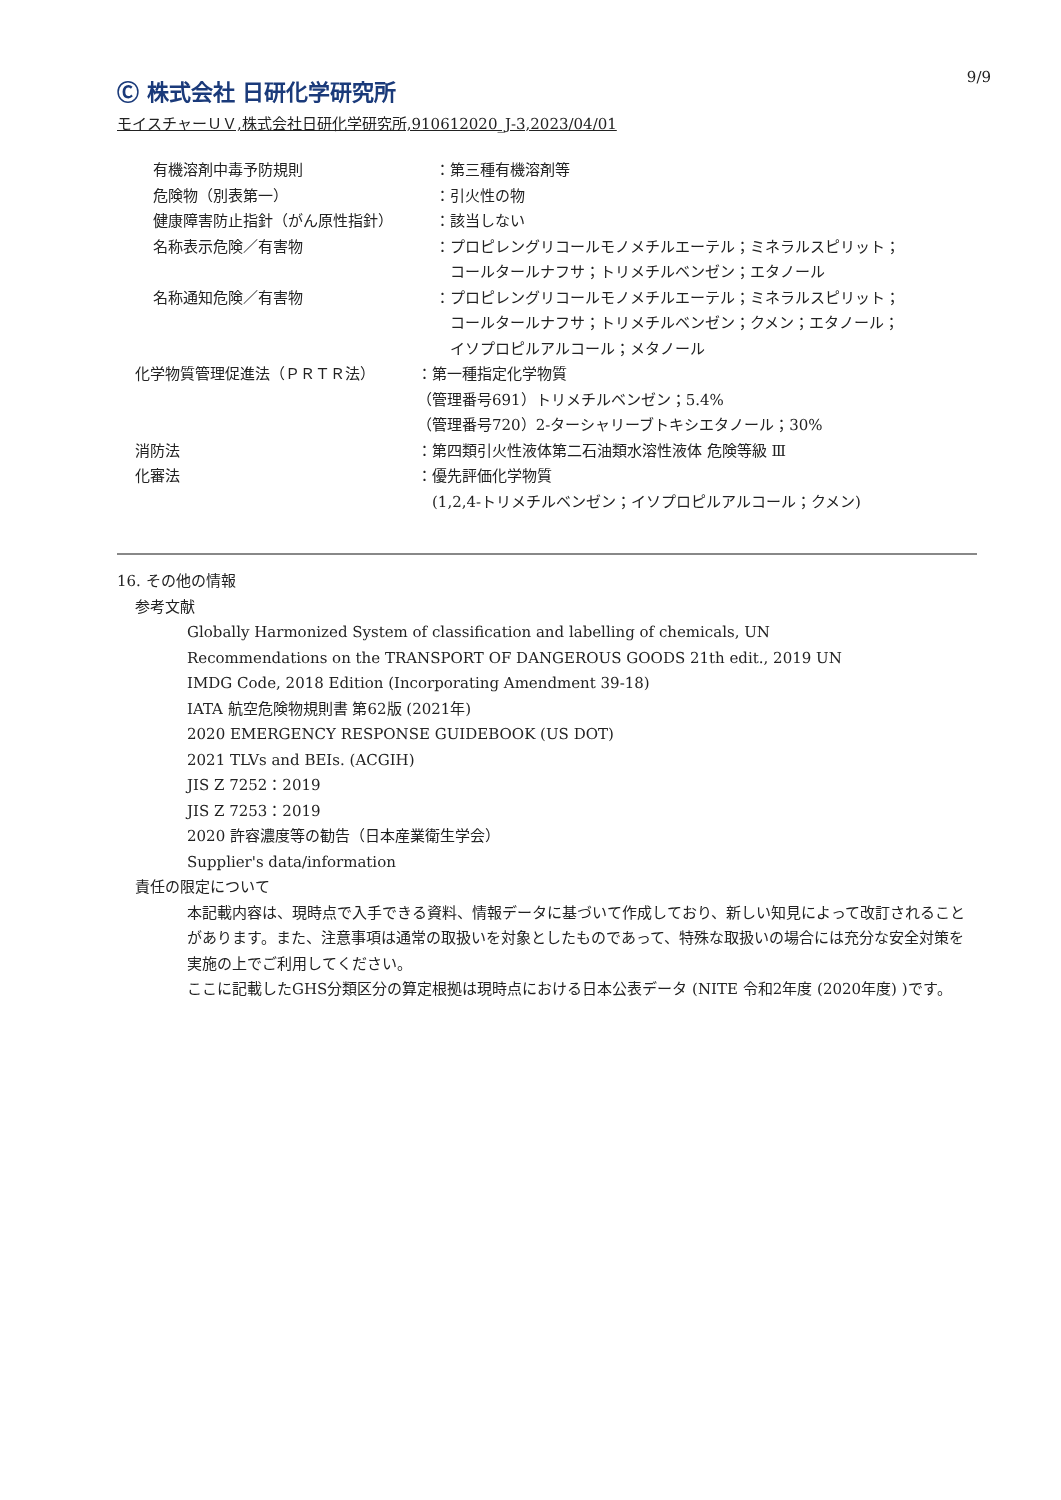Ⓒ 株式会社 日研化学研究所 9/9
モイスチャーＵＶ,株式会社日研化学研究所,910612020_J-3,2023/04/01
有機溶剤中毒予防規則 ：第三種有機溶剤等
危険物（別表第一） ：引火性の物
健康障害防止指針（がん原性指針） ：該当しない
名称表示危険／有害物 ：プロピレングリコールモノメチルエーテル；ミネラルスピリット；
　コールタールナフサ；トリメチルベンゼン；エタノール
名称通知危険／有害物 ：プロピレングリコールモノメチルエーテル；ミネラルスピリット；
　コールタールナフサ；トリメチルベンゼン；クメン；エタノール；
　イソプロピルアルコール；メタノール
化学物質管理促進法（ＰＲＴＲ法） ：第一種指定化学物質
（管理番号691）トリメチルベンゼン；5.4%
（管理番号720）2-ターシャリーブトキシエタノール；30%
消防法 ：第四類引火性液体第二石油類水溶性液体 危険等級 Ⅲ
化審法 ：優先評価化学物質
　(1,2,4-トリメチルベンゼン；イソプロピルアルコール；クメン)
16. その他の情報
参考文献
Globally Harmonized System of classification and labelling of chemicals, UN
Recommendations on the TRANSPORT OF DANGEROUS GOODS 21th edit., 2019 UN
IMDG Code, 2018 Edition (Incorporating Amendment 39-18)
IATA 航空危険物規則書 第62版 (2021年)
2020 EMERGENCY RESPONSE GUIDEBOOK (US DOT)
2021 TLVs and BEIs. (ACGIH)
JIS Z 7252：2019
JIS Z 7253：2019
2020 許容濃度等の勧告（日本産業衛生学会）
Supplier's data/information
責任の限定について
本記載内容は、現時点で入手できる資料、情報データに基づいて作成しており、新しい知見によって改訂されることがあります。また、注意事項は通常の取扱いを対象としたものであって、特殊な取扱いの場合には充分な安全対策を実施の上でご利用してください。
ここに記載したGHS分類区分の算定根拠は現時点における日本公表データ (NITE 令和2年度 (2020年度) )です。